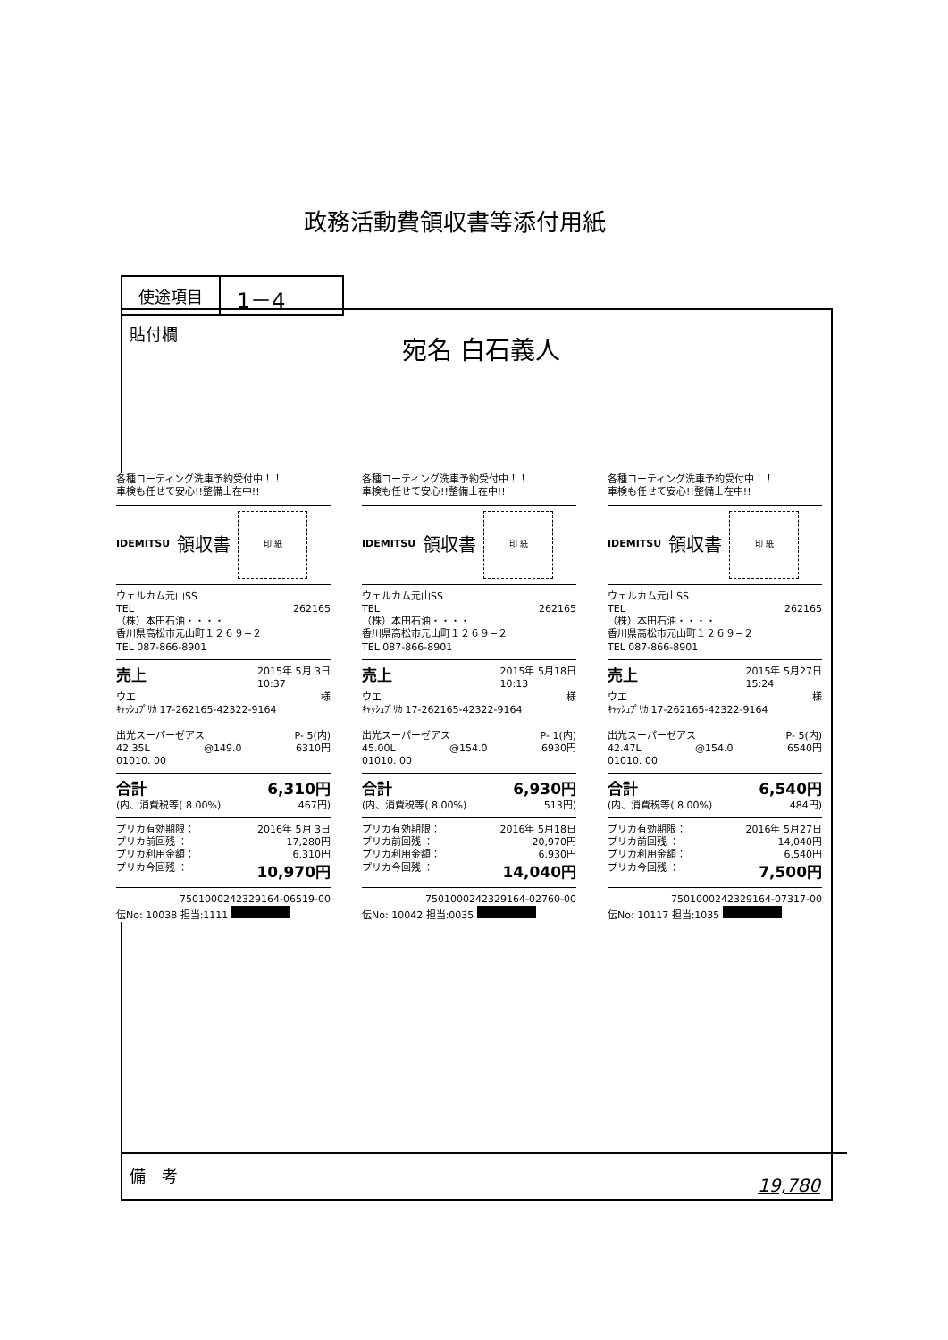政務活動費領収書等添付用紙
| 使途項目 | 1－4 |
貼付欄 宛名 白石義人
各種コーティング洗車予約受付中！！
車検も任せて安心!!整備士在中!!
IDEMITSU
領収書
印 紙
ウェルカム元山SS
TEL 262165
（株）本田石油・・・・
香川県高松市元山町１２６９−２
TEL 087-866-8901
売上 2015年 5月 3日
10:37
ウエ 様
ｷｬｯｼｭﾌﾟﾘｶ 17-262165-42322-9164
出光スーパーゼアス P- 5(内)
42.35L @149.0 6310円
01010. 00
合計 6,310円
(内、消費税等( 8.00%) 467円)
プリカ有効期限： 2016年 5月 3日
プリカ前回残 ： 17,280円
プリカ利用金額： 6,310円
プリカ今回残 ： 10,970円
7501000242329164-06519-00
伝No: 10038 担当:1111
各種コーティング洗車予約受付中！！
車検も任せて安心!!整備士在中!!
IDEMITSU
領収書
印 紙
ウェルカム元山SS
TEL 262165
（株）本田石油・・・・
香川県高松市元山町１２６９−２
TEL 087-866-8901
売上 2015年 5月18日
10:13
ウエ 様
ｷｬｯｼｭﾌﾟﾘｶ 17-262165-42322-9164
出光スーパーゼアス P- 1(内)
45.00L @154.0 6930円
01010. 00
合計 6,930円
(内、消費税等( 8.00%) 513円)
プリカ有効期限： 2016年 5月18日
プリカ前回残 ： 20,970円
プリカ利用金額： 6,930円
プリカ今回残 ： 14,040円
7501000242329164-02760-00
伝No: 10042 担当:0035
各種コーティング洗車予約受付中！！
車検も任せて安心!!整備士在中!!
IDEMITSU
領収書
印 紙
ウェルカム元山SS
TEL 262165
（株）本田石油・・・・
香川県高松市元山町１２６９−２
TEL 087-866-8901
売上 2015年 5月27日
15:24
ウエ 様
ｷｬｯｼｭﾌﾟﾘｶ 17-262165-42322-9164
出光スーパーゼアス P- 5(内)
42.47L @154.0 6540円
01010. 00
合計 6,540円
(内、消費税等( 8.00%) 484円)
プリカ有効期限： 2016年 5月27日
プリカ前回残 ： 14,040円
プリカ利用金額： 6,540円
プリカ今回残 ： 7,500円
7501000242329164-07317-00
伝No: 10117 担当:1035
備　考
19,780